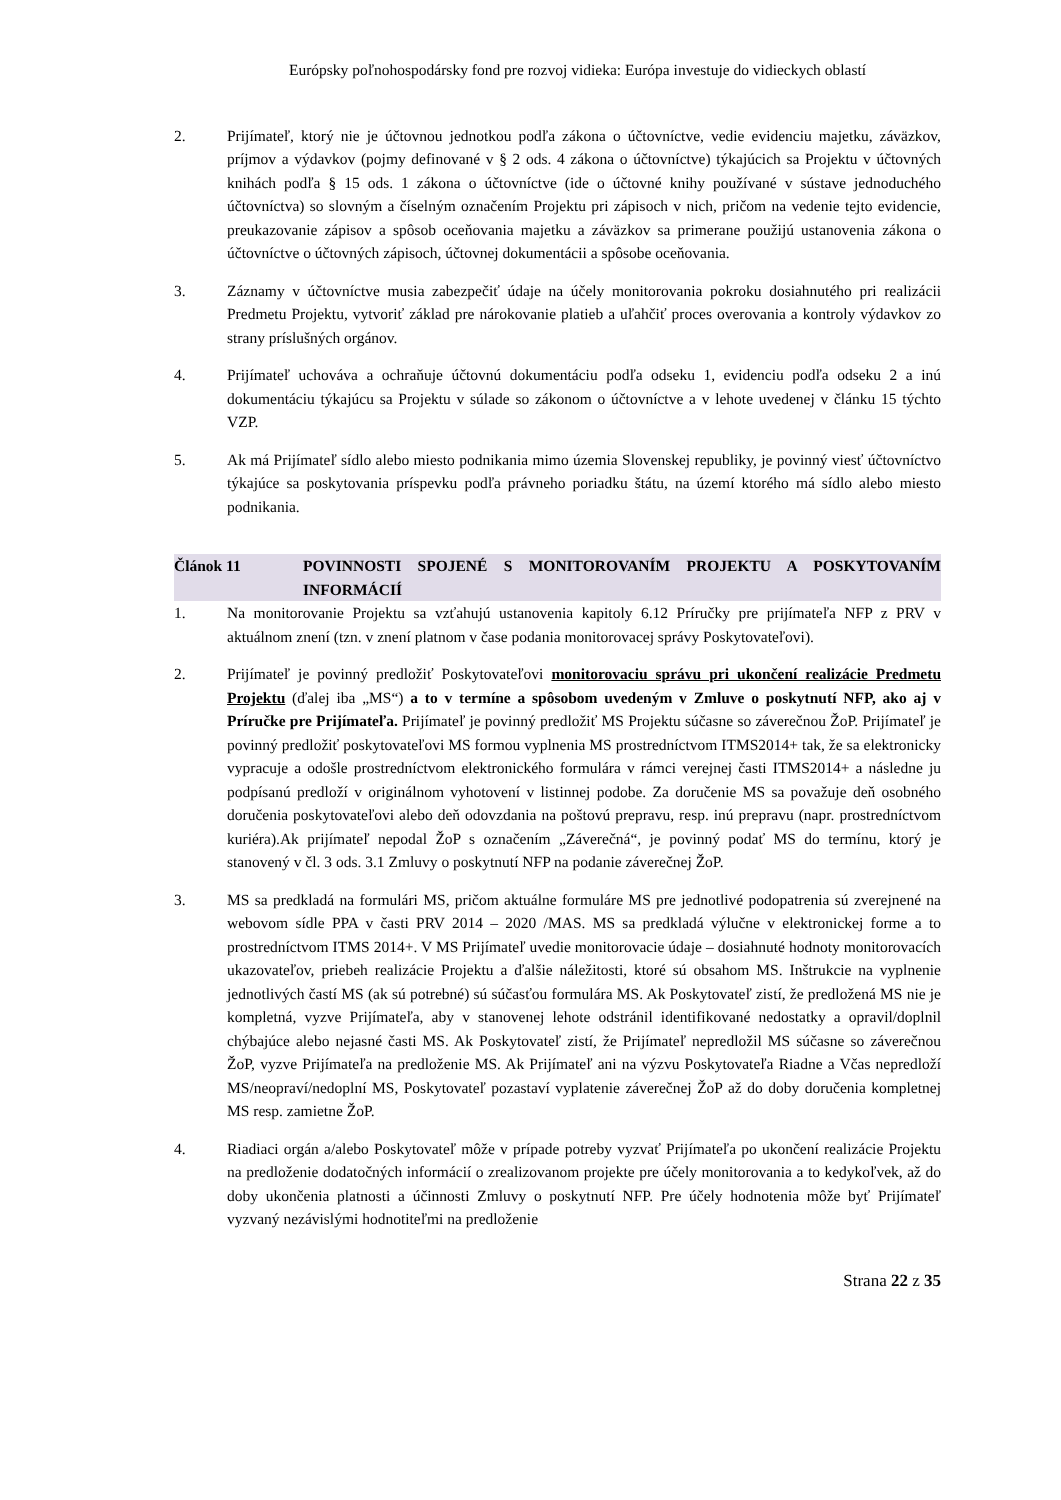Európsky poľnohospodársky fond pre rozvoj vidieka: Európa investuje do vidieckych oblastí
2. Prijímateľ, ktorý nie je účtovnou jednotkou podľa zákona o účtovníctve, vedie evidenciu majetku, záväzkov, príjmov a výdavkov (pojmy definované v § 2 ods. 4 zákona o účtovníctve) týkajúcich sa Projektu v účtovných knihách podľa § 15 ods. 1 zákona o účtovníctve (ide o účtovné knihy používané v sústave jednoduchého účtovníctva) so slovným a číselným označením Projektu pri zápisoch v nich, pričom na vedenie tejto evidencie, preukazovanie zápisov a spôsob oceňovania majetku a záväzkov sa primerane použijú ustanovenia zákona o účtovníctve o účtovných zápisoch, účtovnej dokumentácii a spôsobe oceňovania.
3. Záznamy v účtovníctve musia zabezpečiť údaje na účely monitorovania pokroku dosiahnutého pri realizácii Predmetu Projektu, vytvoriť základ pre nárokovanie platieb a uľahčiť proces overovania a kontroly výdavkov zo strany príslušných orgánov.
4. Prijímateľ uchováva a ochraňuje účtovnú dokumentáciu podľa odseku 1, evidenciu podľa odseku 2 a inú dokumentáciu týkajúcu sa Projektu v súlade so zákonom o účtovníctve a v lehote uvedenej v článku 15 týchto VZP.
5. Ak má Prijímateľ sídlo alebo miesto podnikania mimo územia Slovenskej republiky, je povinný viesť účtovníctvo týkajúce sa poskytovania príspevku podľa právneho poriadku štátu, na území ktorého má sídlo alebo miesto podnikania.
Článok 11 POVINNOSTI SPOJENÉ S MONITOROVANÍM PROJEKTU A POSKYTOVANÍM INFORMÁCIÍ
1. Na monitorovanie Projektu sa vzťahujú ustanovenia kapitoly 6.12 Príručky pre prijímateľa NFP z PRV v aktuálnom znení (tzn. v znení platnom v čase podania monitorovacej správy Poskytovateľovi).
2. Prijímateľ je povinný predložiť Poskytovateľovi monitorovaciu správu pri ukončení realizácie Predmetu Projektu (ďalej iba „MS“) a to v termíne a spôsobom uvedeným v Zmluve o poskytnutí NFP, ako aj v Príručke pre Prijímateľa. Prijímateľ je povinný predložiť MS Projektu súčasne so záverečnou ŽoP. Prijímateľ je povinný predložiť poskytovateľovi MS formou vyplnenia MS prostredníctvom ITMS2014+ tak, že sa elektronicky vypracuje a odošle prostredníctvom elektronického formulára v rámci verejnej časti ITMS2014+ a následne ju podpísanú predloží v originálnom vyhotovení v listinnej podobe. Za doručenie MS sa považuje deň osobného doručenia poskytovateľovi alebo deň odovzdania na poštovú prepravu, resp. inú prepravu (napr. prostredníctvom kuriéra).Ak prijímateľ nepodal ŽoP s označením „Záverečná“, je povinný podať MS do termínu, ktorý je stanovený v čl. 3 ods. 3.1 Zmluvy o poskytnutí NFP na podanie záverečnej ŽoP.
3. MS sa predkladá na formulári MS, pričom aktuálne formuláre MS pre jednotlivé podopatrenia sú zverejnené na webovom sídle PPA v časti PRV 2014 – 2020 /MAS. MS sa predkladá výlučne v elektronickej forme a to prostredníctvom ITMS 2014+. V MS Prijímateľ uvedie monitorovacie údaje – dosiahnuté hodnoty monitorovacích ukazovateľov, priebeh realizácie Projektu a ďalšie náležitosti, ktoré sú obsahom MS. Inštrukcie na vyplnenie jednotlivých častí MS (ak sú potrebné) sú súčasťou formulára MS. Ak Poskytovateľ zistí, že predložená MS nie je kompletná, vyzve Prijímateľa, aby v stanovenej lehote odstránil identifikované nedostatky a opravil/doplnil chýbajúce alebo nejasné časti MS. Ak Poskytovateľ zistí, že Prijímateľ nepredložil MS súčasne so záverečnou ŽoP, vyzve Prijímateľa na predloženie MS. Ak Prijímateľ ani na výzvu Poskytovateľa Riadne a Včas nepredloží MS/neopraví/nedoplní MS, Poskytovateľ pozastaví vyplatenie záverečnej ŽoP až do doby doručenia kompletnej MS resp. zamietne ŽoP.
4. Riadiaci orgán a/alebo Poskytovateľ môže v prípade potreby vyzvať Prijímateľa po ukončení realizácie Projektu na predloženie dodatočných informácií o zrealizovanom projekte pre účely monitorovania a to kedykoľvek, až do doby ukončenia platnosti a účinnosti Zmluvy o poskytnutí NFP. Pre účely hodnotenia môže byť Prijímateľ vyzvaný nezávislými hodnotiteľmi na predloženie
Strana 22 z 35